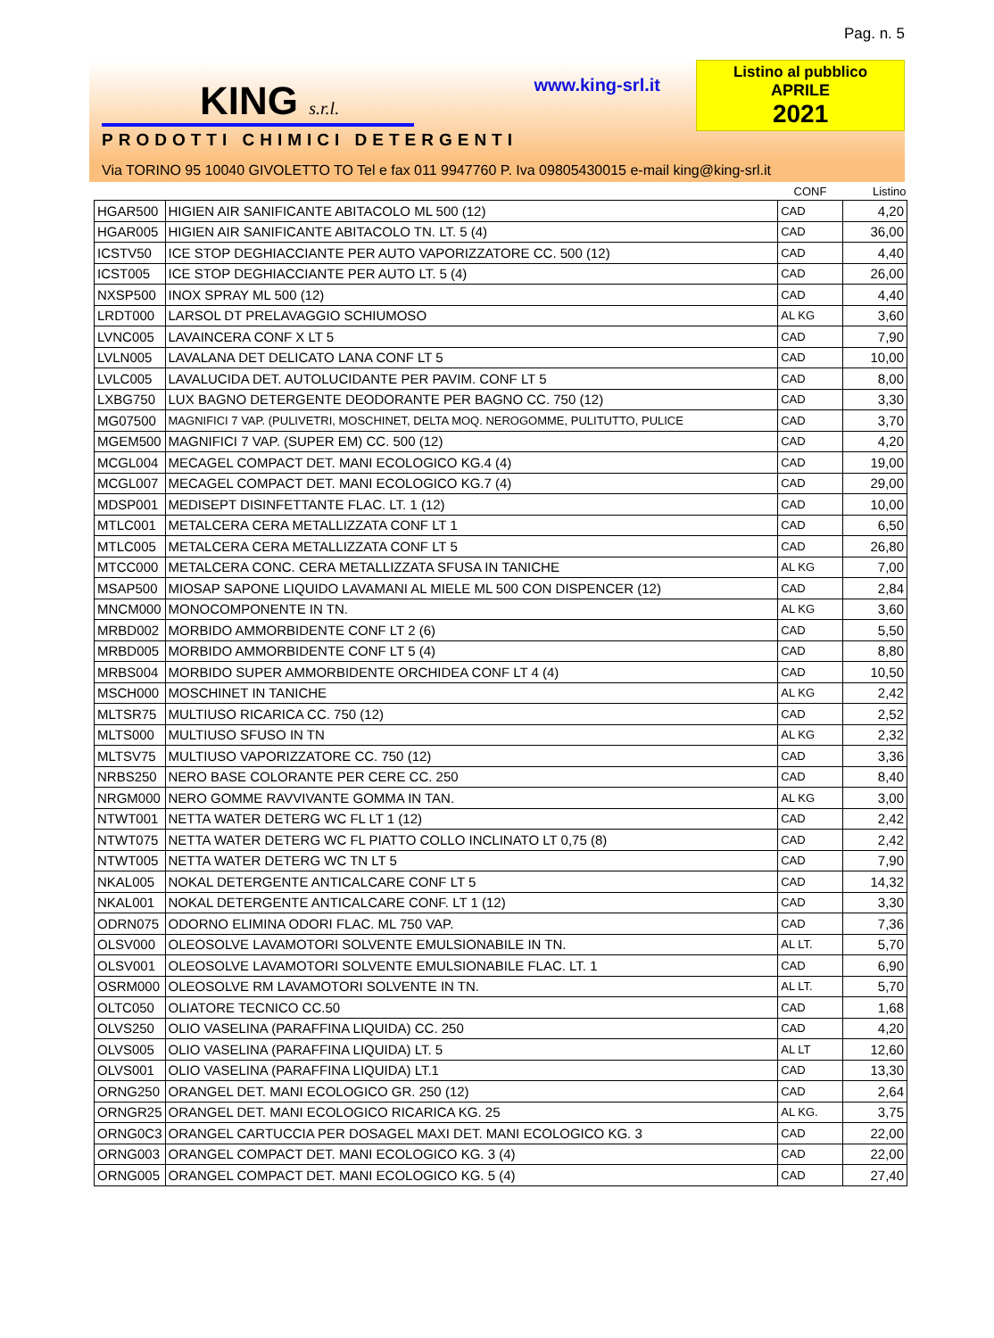Pag. n. 5
KING s.r.l.
PRODOTTI CHIMICI DETERGENTI
www.king-srl.it
Listino al pubblico
APRILE
2021
Via TORINO 95 10040 GIVOLETTO TO Tel e fax 011 9947760 P. Iva 09805430015 e-mail king@king-srl.it
| | | CONF | Listino |
| --- | --- | --- | --- |
| HGAR500 | HIGIEN AIR SANIFICANTE ABITACOLO ML 500 (12) | CAD | 4,20 |
| HGAR005 | HIGIEN AIR SANIFICANTE ABITACOLO TN. LT. 5 (4) | CAD | 36,00 |
| ICSTV50 | ICE STOP DEGHIACCIANTE PER AUTO VAPORIZZATORE CC. 500 (12) | CAD | 4,40 |
| ICST005 | ICE STOP DEGHIACCIANTE PER AUTO LT. 5 (4) | CAD | 26,00 |
| NXSP500 | INOX SPRAY ML 500 (12) | CAD | 4,40 |
| LRDT000 | LARSOL DT PRELAVAGGIO SCHIUMOSO | AL KG | 3,60 |
| LVNC005 | LAVAINCERA CONF X LT 5 | CAD | 7,90 |
| LVLN005 | LAVALANA DET DELICATO LANA CONF LT 5 | CAD | 10,00 |
| LVLC005 | LAVALUCIDA DET. AUTOLUCIDANTE PER PAVIM. CONF LT 5 | CAD | 8,00 |
| LXBG750 | LUX BAGNO DETERGENTE DEODORANTE PER BAGNO CC. 750 (12) | CAD | 3,30 |
| MG07500 | MAGNIFICI 7 VAP. (PULIVETRI, MOSCHINET, DELTA MOQ. NEROGOMME, PULITUTTO, PULICE | CAD | 3,70 |
| MGEM500 | MAGNIFICI 7 VAP. (SUPER EM) CC. 500 (12) | CAD | 4,20 |
| MCGL004 | MECAGEL COMPACT DET. MANI ECOLOGICO KG.4 (4) | CAD | 19,00 |
| MCGL007 | MECAGEL COMPACT DET. MANI ECOLOGICO KG.7 (4) | CAD | 29,00 |
| MDSP001 | MEDISEPT DISINFETTANTE FLAC. LT. 1 (12) | CAD | 10,00 |
| MTLC001 | METALCERA CERA METALLIZZATA CONF LT 1 | CAD | 6,50 |
| MTLC005 | METALCERA CERA METALLIZZATA CONF LT 5 | CAD | 26,80 |
| MTCC000 | METALCERA CONC. CERA METALLIZZATA SFUSA IN TANICHE | AL KG | 7,00 |
| MSAP500 | MIOSAP SAPONE LIQUIDO LAVAMANI AL MIELE ML 500 CON DISPENCER (12) | CAD | 2,84 |
| MNCM000 | MONOCOMPONENTE IN TN. | AL KG | 3,60 |
| MRBD002 | MORBIDO AMMORBIDENTE CONF LT 2 (6) | CAD | 5,50 |
| MRBD005 | MORBIDO AMMORBIDENTE CONF LT 5 (4) | CAD | 8,80 |
| MRBS004 | MORBIDO SUPER AMMORBIDENTE ORCHIDEA CONF LT 4 (4) | CAD | 10,50 |
| MSCH000 | MOSCHINET IN TANICHE | AL KG | 2,42 |
| MLTSR75 | MULTIUSO RICARICA CC. 750 (12) | CAD | 2,52 |
| MLTS000 | MULTIUSO SFUSO IN TN | AL KG | 2,32 |
| MLTSV75 | MULTIUSO VAPORIZZATORE CC. 750 (12) | CAD | 3,36 |
| NRBS250 | NERO BASE COLORANTE PER CERE CC. 250 | CAD | 8,40 |
| NRGM000 | NERO GOMME RAVVIVANTE GOMMA IN TAN. | AL KG | 3,00 |
| NTWT001 | NETTA WATER DETERG WC FL LT 1 (12) | CAD | 2,42 |
| NTWT075 | NETTA WATER DETERG WC FL PIATTO COLLO INCLINATO LT 0,75 (8) | CAD | 2,42 |
| NTWT005 | NETTA WATER DETERG WC TN LT 5 | CAD | 7,90 |
| NKAL005 | NOKAL DETERGENTE ANTICALCARE CONF LT 5 | CAD | 14,32 |
| NKAL001 | NOKAL DETERGENTE ANTICALCARE CONF. LT 1 (12) | CAD | 3,30 |
| ODRN075 | ODORNO ELIMINA ODORI FLAC. ML 750 VAP. | CAD | 7,36 |
| OLSV000 | OLEOSOLVE LAVAMOTORI SOLVENTE EMULSIONABILE IN TN. | AL LT. | 5,70 |
| OLSV001 | OLEOSOLVE LAVAMOTORI SOLVENTE EMULSIONABILE FLAC. LT. 1 | CAD | 6,90 |
| OSRM000 | OLEOSOLVE RM LAVAMOTORI SOLVENTE IN TN. | AL LT. | 5,70 |
| OLTC050 | OLIATORE TECNICO CC.50 | CAD | 1,68 |
| OLVS250 | OLIO VASELINA (PARAFFINA LIQUIDA) CC. 250 | CAD | 4,20 |
| OLVS005 | OLIO VASELINA (PARAFFINA LIQUIDA) LT. 5 | AL LT | 12,60 |
| OLVS001 | OLIO VASELINA (PARAFFINA LIQUIDA) LT.1 | CAD | 13,30 |
| ORNG250 | ORANGEL DET. MANI ECOLOGICO GR. 250 (12) | CAD | 2,64 |
| ORNGR25 | ORANGEL DET. MANI ECOLOGICO RICARICA KG. 25 | AL KG. | 3,75 |
| ORNG0C3 | ORANGEL CARTUCCIA PER DOSAGEL MAXI DET. MANI ECOLOGICO KG. 3 | CAD | 22,00 |
| ORNG003 | ORANGEL COMPACT DET. MANI ECOLOGICO KG. 3 (4) | CAD | 22,00 |
| ORNG005 | ORANGEL COMPACT DET. MANI ECOLOGICO KG. 5 (4) | CAD | 27,40 |